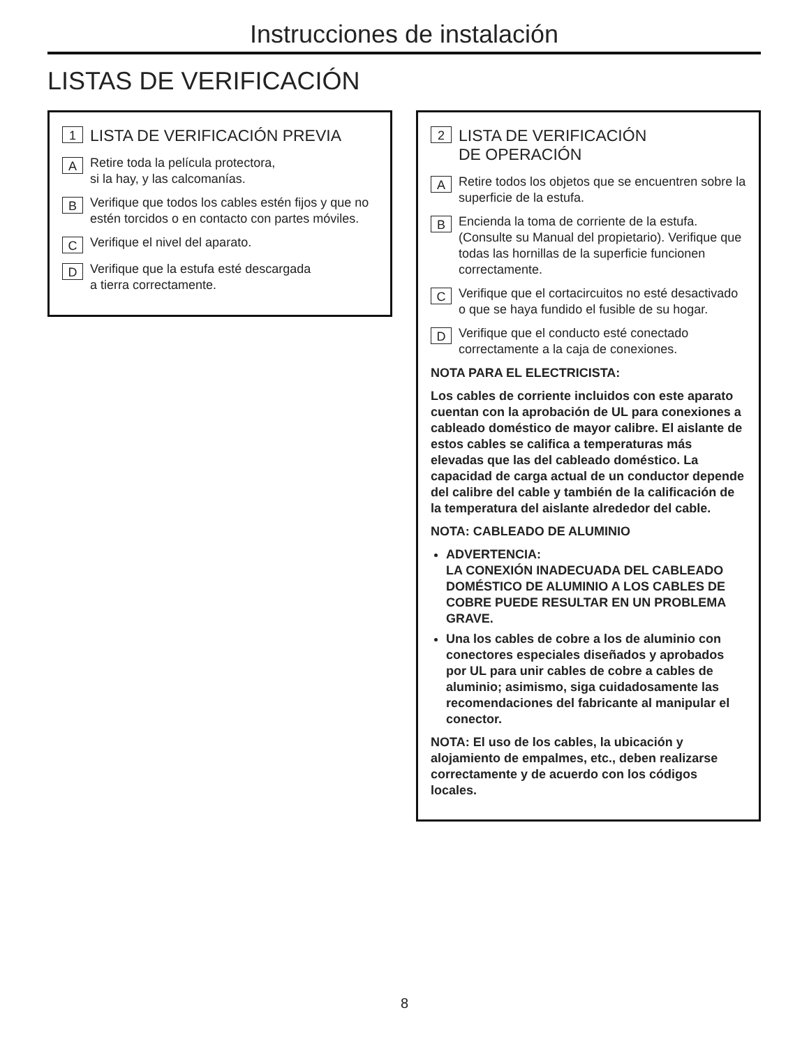Instrucciones de instalación
LISTAS DE VERIFICACIÓN
1 LISTA DE VERIFICACIÓN PREVIA
A Retire toda la película protectora,
si la hay, y las calcomanías.
B Verifique que todos los cables estén fijos y que no estén torcidos o en contacto con partes móviles.
C Verifique el nivel del aparato.
D Verifique que la estufa esté descargada
a tierra correctamente.
2 LISTA DE VERIFICACIÓN
DE OPERACIÓN
A Retire todos los objetos que se encuentren sobre la superficie de la estufa.
B Encienda la toma de corriente de la estufa. (Consulte su Manual del propietario). Verifique que todas las hornillas de la superficie funcionen correctamente.
C Verifique que el cortacircuitos no esté desactivado o que se haya fundido el fusible de su hogar.
D Verifique que el conducto esté conectado correctamente a la caja de conexiones.
NOTA PARA EL ELECTRICISTA:
Los cables de corriente incluidos con este aparato cuentan con la aprobación de UL para conexiones a cableado doméstico de mayor calibre. El aislante de estos cables se califica a temperaturas más elevadas que las del cableado doméstico. La capacidad de carga actual de un conductor depende del calibre del cable y también de la calificación de la temperatura del aislante alrededor del cable.
NOTA: CABLEADO DE ALUMINIO
ADVERTENCIA:
LA CONEXIÓN INADECUADA DEL CABLEADO DOMÉSTICO DE ALUMINIO A LOS CABLES DE COBRE PUEDE RESULTAR EN UN PROBLEMA GRAVE.
Una los cables de cobre a los de aluminio con conectores especiales diseñados y aprobados por UL para unir cables de cobre a cables de aluminio; asimismo, siga cuidadosamente las recomendaciones del fabricante al manipular el conector.
NOTA: El uso de los cables, la ubicación y alojamiento de empalmes, etc., deben realizarse correctamente y de acuerdo con los códigos locales.
8